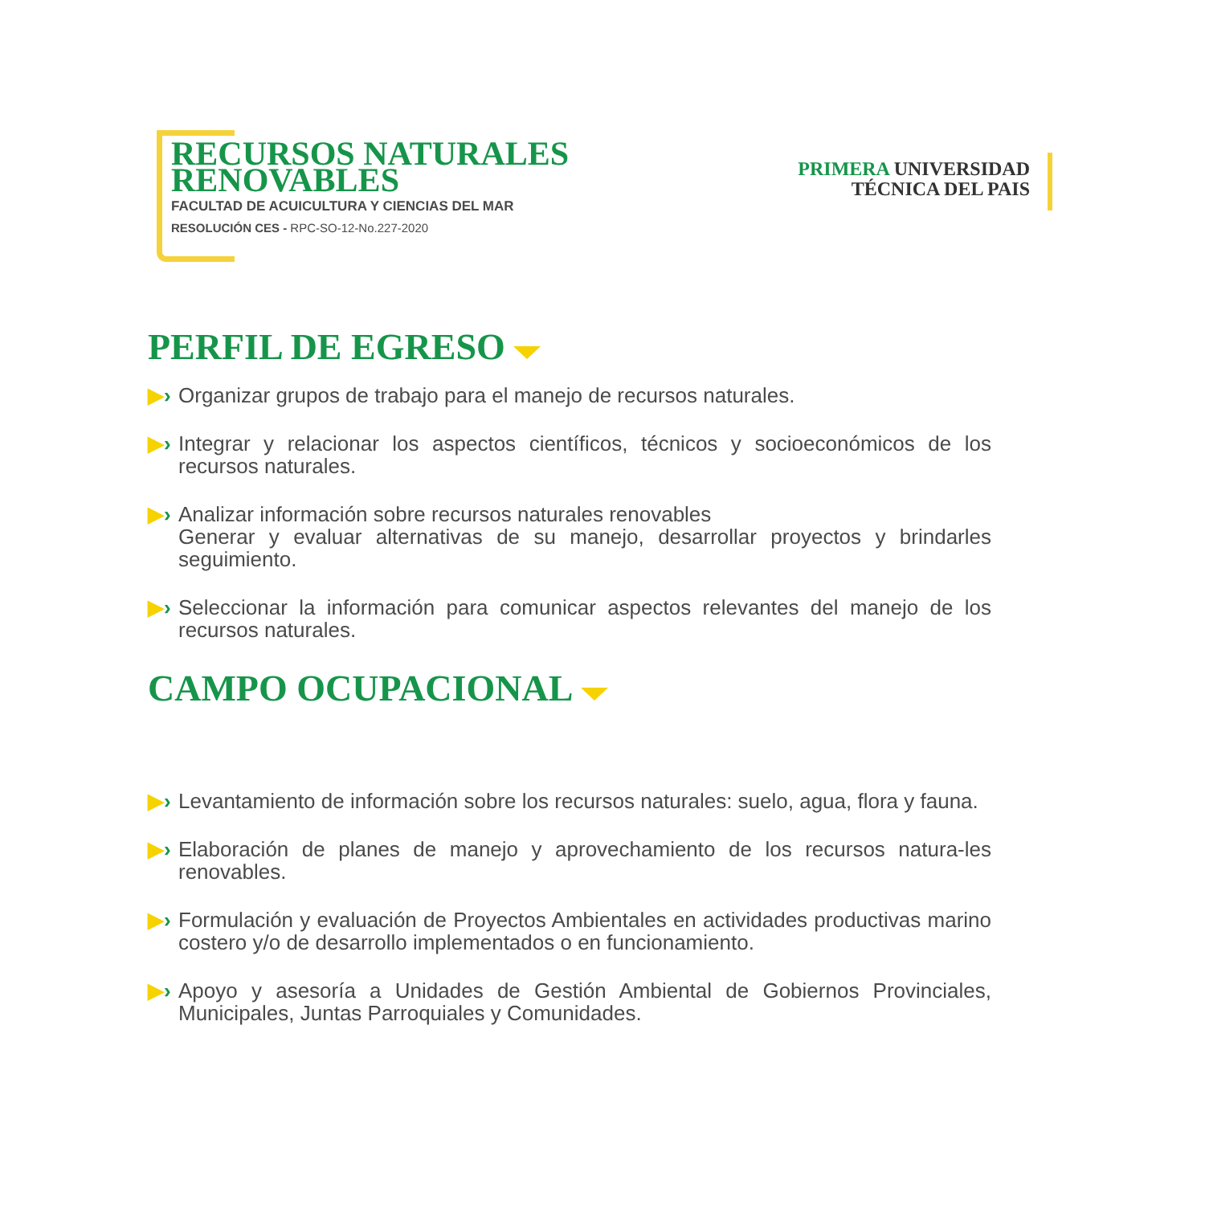RECURSOS NATURALES
RENOVABLES
FACULTAD DE ACUICULTURA Y CIENCIAS DEL MAR
RESOLUCIÓN CES - RPC-SO-12-No.227-2020
PRIMERA UNIVERSIDAD
TÉCNICA DEL PAIS
PERFIL DE EGRESO
▶› Organizar grupos de trabajo para el manejo de recursos naturales.
▶› Integrar y relacionar los aspectos científicos, técnicos y socioeconómicos de los recursos naturales.
▶› Analizar información sobre recursos naturales renovables
Generar y evaluar alternativas de su manejo, desarrollar proyectos y brindarles seguimiento.
▶› Seleccionar la información para comunicar aspectos relevantes del manejo de los recursos naturales.
CAMPO OCUPACIONAL
▶› Levantamiento de información sobre los recursos naturales: suelo, agua, flora y fauna.
▶› Elaboración de planes de manejo y aprovechamiento de los recursos natura-les renovables.
▶› Formulación y evaluación de Proyectos Ambientales en actividades productivas marino costero y/o de desarrollo implementados o en funcionamiento.
▶› Apoyo y asesoría a Unidades de Gestión Ambiental de Gobiernos Provinciales, Municipales, Juntas Parroquiales y Comunidades.